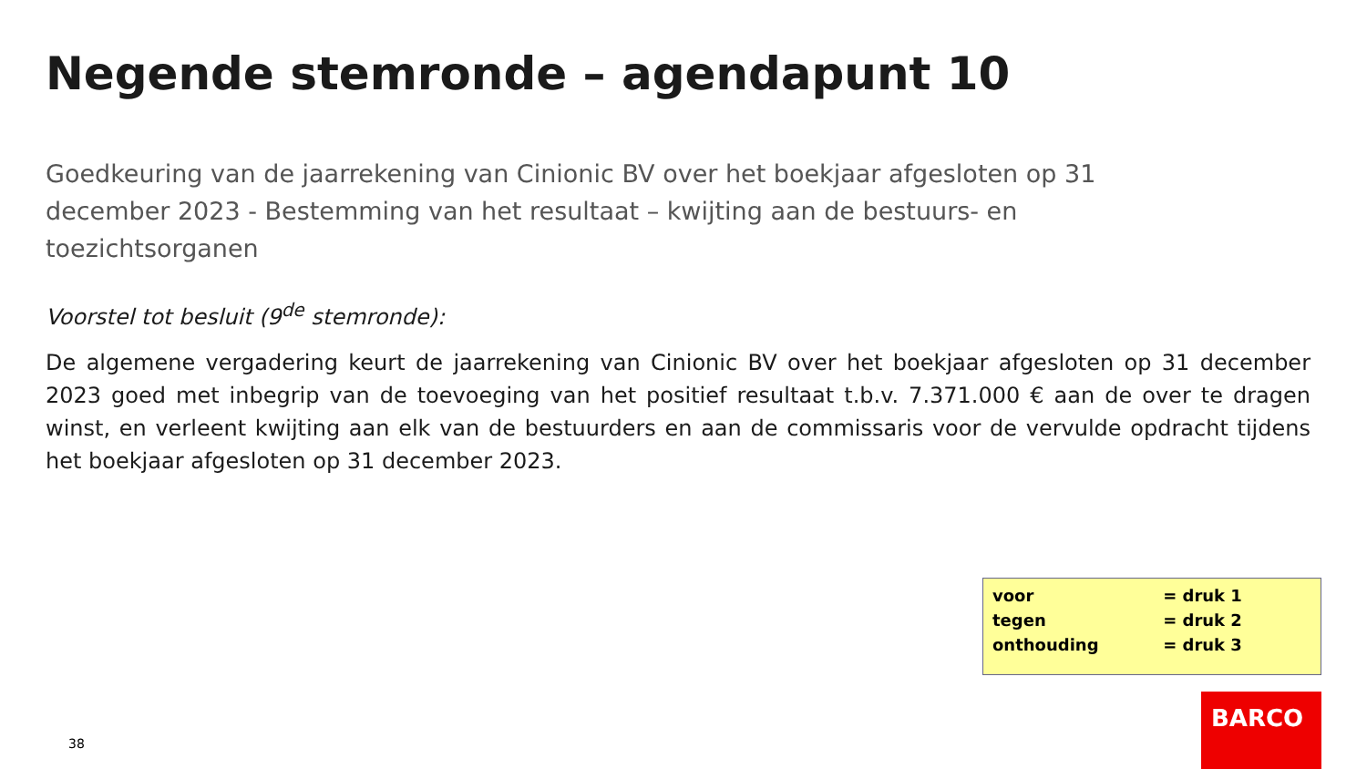Negende stemronde – agendapunt 10
Goedkeuring van de jaarrekening van Cinionic BV over het boekjaar afgesloten op 31 december 2023 - Bestemming van het resultaat – kwijting aan de bestuurs- en toezichtsorganen
Voorstel tot besluit (9<sup>de</sup> stemronde):
De algemene vergadering keurt de jaarrekening van Cinionic BV over het boekjaar afgesloten op 31 december 2023 goed met inbegrip van de toevoeging van het positief resultaat t.b.v. 7.371.000 € aan de over te dragen winst, en verleent kwijting aan elk van de bestuurders en aan de commissaris voor de vervulde opdracht tijdens het boekjaar afgesloten op 31 december 2023.
| voor | = druk 1 |
| tegen | = druk 2 |
| onthouding | = druk 3 |
38
BARCO